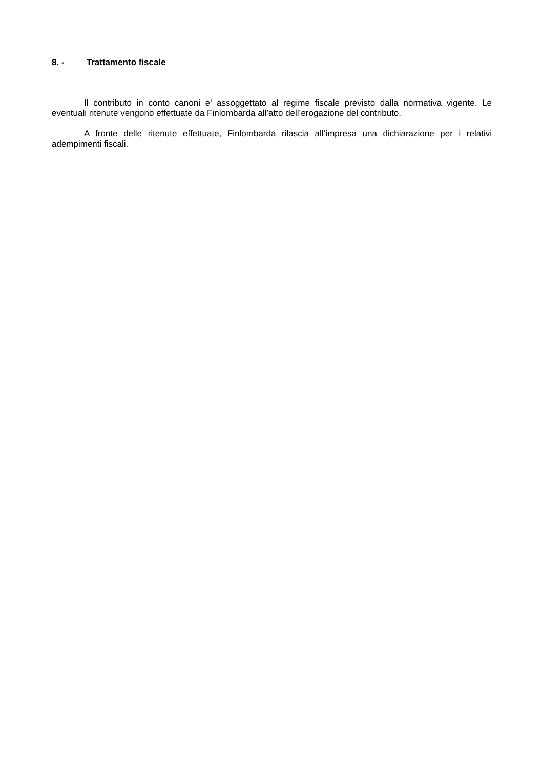8. - Trattamento fiscale
Il contributo in conto canoni e’ assoggettato al regime fiscale previsto dalla normativa vigente. Le eventuali ritenute vengono effettuate da Finlombarda all’atto dell’erogazione del contributo.
A fronte delle ritenute effettuate, Finlombarda rilascia all’impresa una dichiarazione per i relativi adempimenti fiscali.